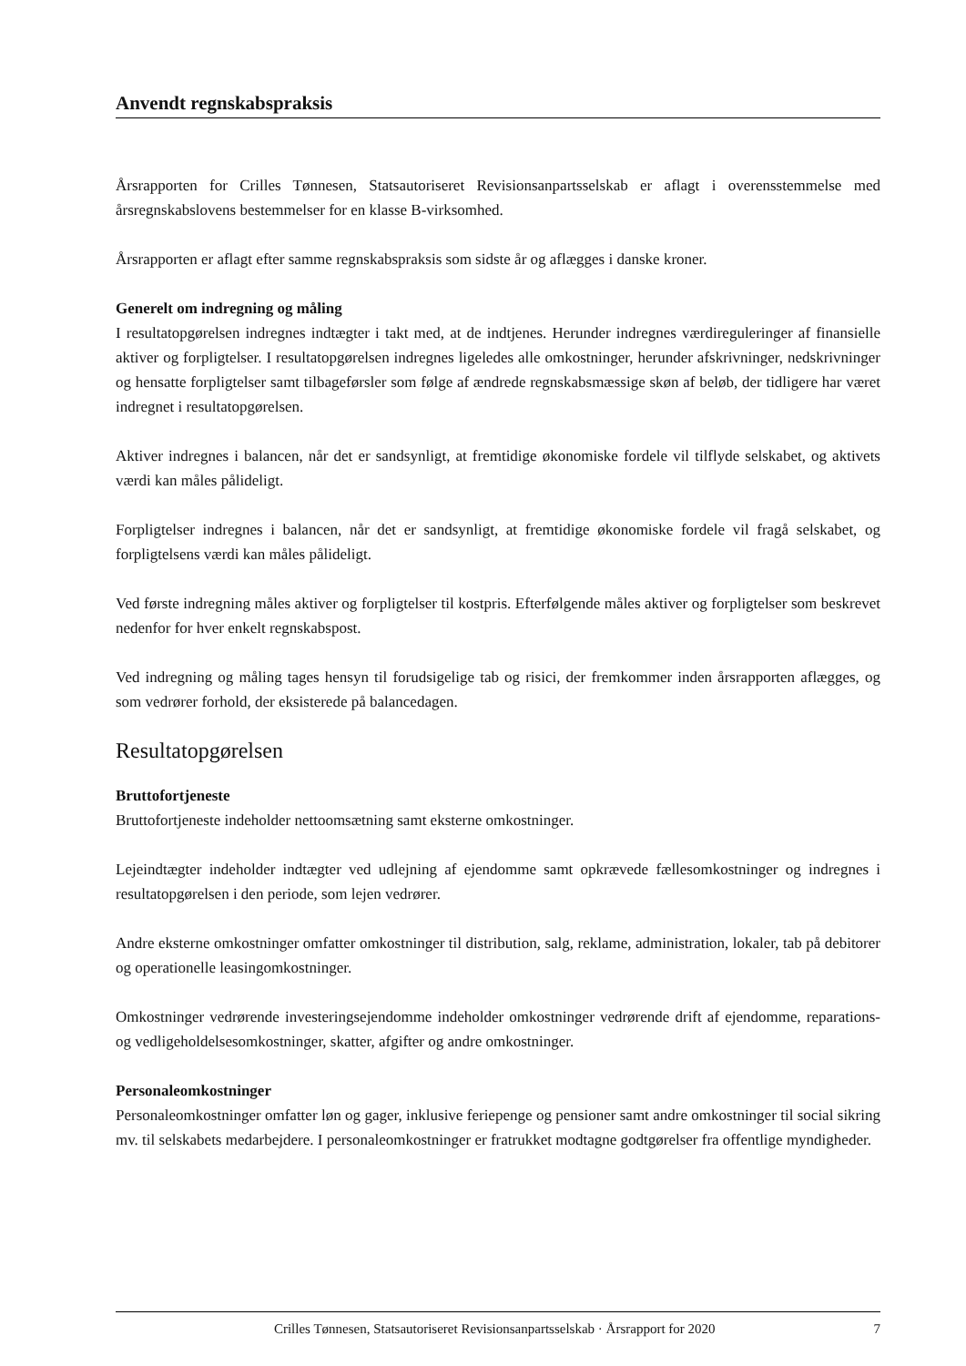Anvendt regnskabspraksis
Årsrapporten for Crilles Tønnesen, Statsautoriseret Revisionsanpartsselskab er aflagt i overensstemmelse med årsregnskabslovens bestemmelser for en klasse B-virksomhed.
Årsrapporten er aflagt efter samme regnskabspraksis som sidste år og aflægges i danske kroner.
Generelt om indregning og måling
I resultatopgørelsen indregnes indtægter i takt med, at de indtjenes. Herunder indregnes værdireguleringer af finansielle aktiver og forpligtelser. I resultatopgørelsen indregnes ligeledes alle omkostninger, herunder afskrivninger, nedskrivninger og hensatte forpligtelser samt tilbageførsler som følge af ændrede regnskabsmæssige skøn af beløb, der tidligere har været indregnet i resultatopgørelsen.
Aktiver indregnes i balancen, når det er sandsynligt, at fremtidige økonomiske fordele vil tilflyde selskabet, og aktivets værdi kan måles pålideligt.
Forpligtelser indregnes i balancen, når det er sandsynligt, at fremtidige økonomiske fordele vil fragå selskabet, og forpligtelsens værdi kan måles pålideligt.
Ved første indregning måles aktiver og forpligtelser til kostpris. Efterfølgende måles aktiver og forpligtelser som beskrevet nedenfor for hver enkelt regnskabspost.
Ved indregning og måling tages hensyn til forudsigelige tab og risici, der fremkommer inden årsrapporten aflægges, og som vedrører forhold, der eksisterede på balancedagen.
Resultatopgørelsen
Bruttofortjeneste
Bruttofortjeneste indeholder nettoomsætning samt eksterne omkostninger.
Lejeindtægter indeholder indtægter ved udlejning af ejendomme samt opkrævede fællesomkostninger og indregnes i resultatopgørelsen i den periode, som lejen vedrører.
Andre eksterne omkostninger omfatter omkostninger til distribution, salg, reklame, administration, lokaler, tab på debitorer og operationelle leasingomkostninger.
Omkostninger vedrørende investeringsejendomme indeholder omkostninger vedrørende drift af ejendomme, reparations- og vedligeholdelsesomkostninger, skatter, afgifter og andre omkostninger.
Personaleomkostninger
Personaleomkostninger omfatter løn og gager, inklusive feriepenge og pensioner samt andre omkostninger til social sikring mv. til selskabets medarbejdere. I personaleomkostninger er fratrukket modtagne godtgørelser fra offentlige myndigheder.
Crilles Tønnesen, Statsautoriseret Revisionsanpartsselskab · Årsrapport for 2020 7